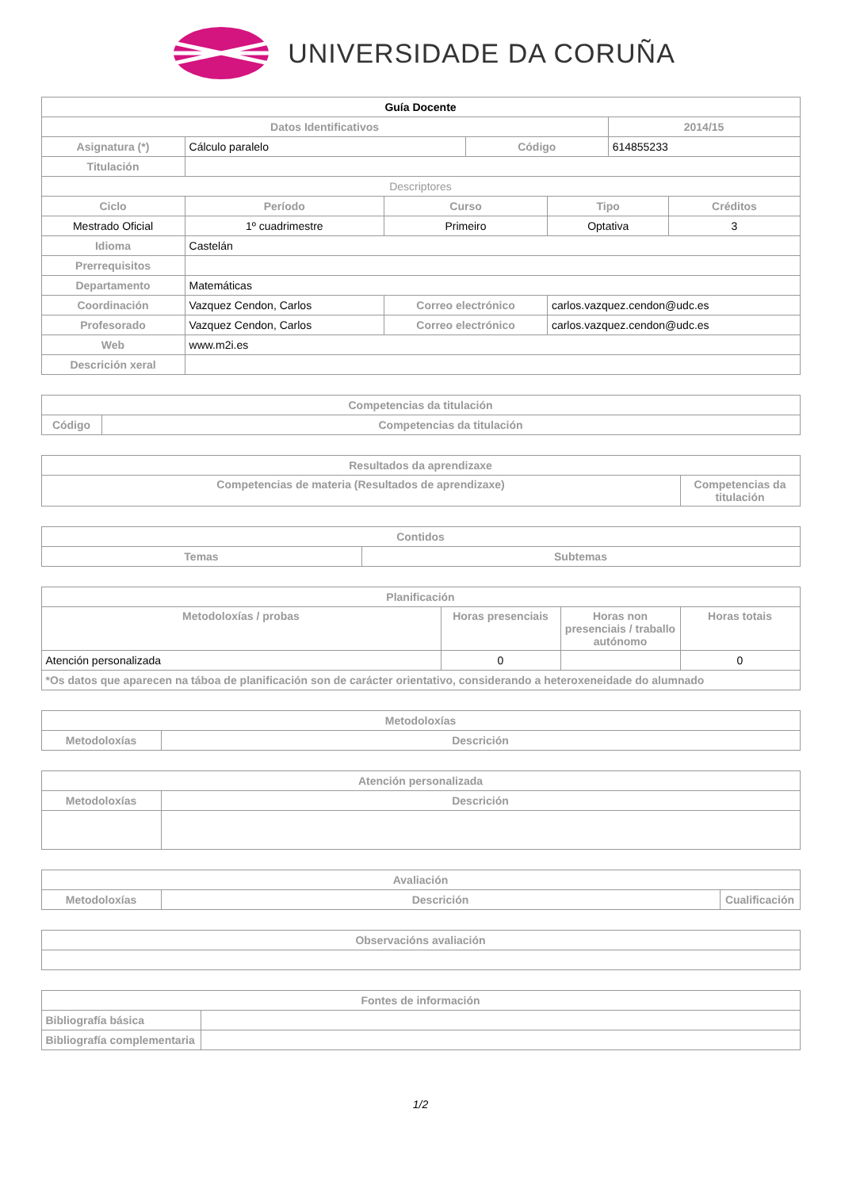UNIVERSIDADE DA CORUÑA
| Guía Docente | | | | | | | |
| Datos Identificativos | | | | | | 2014/15 | |
| Asignatura (*) | Cálculo paralelo | | | Código | | 614855233 | |
| Titulación | | | | | | | |
| Descriptores | | | | | | | |
| Ciclo | | Período | Curso | | Tipo | | Créditos |
| Mestrado Oficial | | 1º cuadrimestre | Primeiro | | Optativa | | 3 |
| Idioma | Castelán | | | | | | |
| Prerrequisitos | | | | | | | |
| Departamento | Matemáticas | | | | | | |
| Coordinación | Vazquez Cendon, Carlos | | Correo electrónico | | carlos.vazquez.cendon@udc.es | | |
| Profesorado | Vazquez Cendon, Carlos | | Correo electrónico | | carlos.vazquez.cendon@udc.es | | |
| Web | www.m2i.es | | | | | | |
| Descrición xeral | | | | | | | |
| Competencias da titulación | |
| --- | --- |
| Código | Competencias da titulación |
| Resultados da aprendizaxe | |
| --- | --- |
| Competencias de materia (Resultados de aprendizaxe) | Competencias da titulación |
| Contidos | |
| --- | --- |
| Temas | Subtemas |
| Planificación | | | |
| --- | --- | --- | --- |
| Metodoloxías / probas | Horas presenciais | Horas non presenciais / traballo autónomo | Horas totais |
| Atención personalizada | 0 | | 0 |
| *Os datos que aparecen na táboa de planificación son de carácter orientativo, considerando a heteroxeneidade do alumnado | | | |
| Metodoloxías | |
| --- | --- |
| Metodoloxías | Descrición |
| Atención personalizada | |
| --- | --- |
| Metodoloxías | Descrición |
| Avaliación | | |
| --- | --- | --- |
| Metodoloxías | Descrición | Cualificación |
| Observacións avaliación |
| --- |
| Fontes de información | |
| --- | --- |
| Bibliografía básica | |
| Bibliografía complementaria | |
1/2